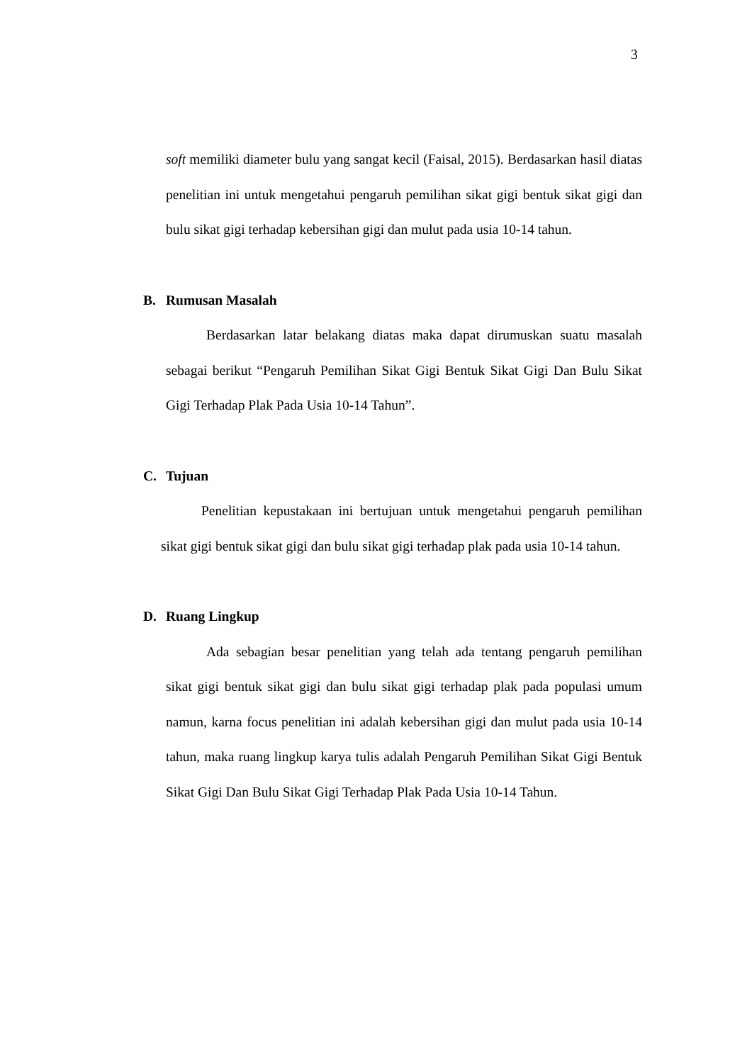3
soft memiliki diameter bulu yang sangat kecil (Faisal, 2015). Berdasarkan hasil diatas penelitian ini untuk mengetahui pengaruh pemilihan sikat gigi bentuk sikat gigi dan bulu sikat gigi terhadap kebersihan gigi dan mulut pada usia 10-14 tahun.
B. Rumusan Masalah
Berdasarkan latar belakang diatas maka dapat dirumuskan suatu masalah sebagai berikut “Pengaruh Pemilihan Sikat Gigi Bentuk Sikat Gigi Dan Bulu Sikat Gigi Terhadap Plak Pada Usia 10-14 Tahun”.
C. Tujuan
Penelitian kepustakaan ini bertujuan untuk mengetahui pengaruh pemilihan sikat gigi bentuk sikat gigi dan bulu sikat gigi terhadap plak pada usia 10-14 tahun.
D. Ruang Lingkup
Ada sebagian besar penelitian yang telah ada tentang pengaruh pemilihan sikat gigi bentuk sikat gigi dan bulu sikat gigi terhadap plak pada populasi umum namun, karna focus penelitian ini adalah kebersihan gigi dan mulut pada usia 10-14 tahun, maka ruang lingkup karya tulis adalah Pengaruh Pemilihan Sikat Gigi Bentuk Sikat Gigi Dan Bulu Sikat Gigi Terhadap Plak Pada Usia 10-14 Tahun.